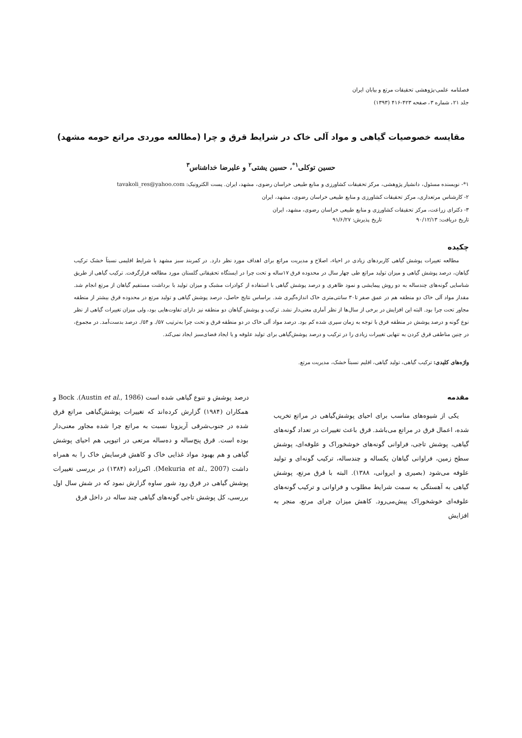فصلنامه علمی-پژوهشی تحقیقات مرتع و بیابان ایران
جلد ۲۱، شماره ۳، صفحه ۴۲۳-۴۱۶ (۱۳۹۳)
مقایسه خصوصیات گیاهی و مواد آلی خاک در شرایط قرق و چرا (مطالعه موردی مراتع حومه مشهد)
حسین توکلی<sup>۱*</sup>، حسین یشتی<sup>۲</sup> و علیرضا خداشناس<sup>۳</sup>
۱*- نویسنده مسئول، دانشیار پژوهشی، مرکز تحقیقات کشاورزی و منابع طبیعی خراسان رضوی، مشهد، ایران. پست الکترونیک: tavakoli_res@yahoo.com
۲- کارشناس مرتعداری، مرکز تحقیقات کشاورزی و منابع طبیعی خراسان رضوی، مشهد، ایران
۳- دکترای زراعت، مرکز تحقیقات کشاورزی و منابع طبیعی خراسان رضوی، مشهد، ایران
تاریخ دریافت: ۹۰/۱۲/۱۳ تاریخ پذیرش: ۹۱/۶/۲۷
چکیده
مطالعه تغییرات پوشش گیاهی کاربردهای زیادی در احیاء، اصلاح و مدیریت مراتع برای اهداف مورد نظر دارد. در کمربند سبز مشهد با شرایط اقلیمی نسبتاً خشک ترکیب گیاهان، درصد پوشش گیاهی و میزان تولید مراتع طی چهار سال در محدوده قرق ۱۷ساله و تحت چرا در ایستگاه تحقیقاتی گلستان مورد مطالعه قرارگرفت. ترکیب گیاهی از طریق شناسایی گونه‌های چندساله به دو روش پیمایشی و نمود ظاهری و درصد پوشش گیاهی با استفاده از کوادرات مشبک و میزان تولید با برداشت مستقیم گیاهان از مرتع انجام شد. مقدار مواد آلی خاک دو منطقه هم در عمق صفر تا۳۰ سانتی‌متری خاک اندازه‌گیری شد. براساس نتایج حاصل، درصد پوشش گیاهی و تولید مرتع در محدوده قرق بیشتر از منطقه مجاور تحت چرا بود. البته این افزایش در برخی از سال‌ها از نظر آماری معنی‌دار نشد. ترکیب و پوشش گیاهان دو منطقه نیز دارای تفاوت‌هایی بود، ولی میزان تغییرات گیاهی از نظر نوع گونه و درصد پوشش در منطقه قرق با توجه به زمان سپری شده کم بود. درصد مواد آلی خاک در دو منطقه قرق و تحت چرا به‌ترتیب ۵۷/. و ۵۴/. درصد بدست‌آمد. در مجموع، در چنین مناطقی قرق کردن به تنهایی تغییرات زیادی را در ترکیب و درصد پوشش‌گیاهی برای تولید علوفه و یا ایجاد فضای‌سبز ایجاد نمی‌کند.
واژه‌های کلیدی: ترکیب گیاهی، تولید گیاهی، اقلیم نسبتاً خشک، مدیریت مرتع.
مقدمه
یکی از شیوه‌های مناسب برای احیای پوشش‌گیاهی در مراتع تخریب شده، اعمال قرق در مراتع می‌باشد. قرق باعث تغییرات در تعداد گونه‌های گیاهی، پوشش تاجی، فراوانی گونه‌های خوشخوراک و علوفه‌ای، پوشش سطح زمین، فراوانی گیاهان یکساله و چندساله، ترکیب گونه‌ای و تولید علوفه می‌شود (بصیری و ایروانی، ۱۳۸۸). البته با قرق مرتع، پوشش گیاهی به آهستگی به سمت شرایط مطلوب و فراوانی و ترکیب گونه‌های علوفه‌ای خوشخوراک پیش‌می‌رود. کاهش میزان چرای مرتع، منجر به افزایش
درصد پوشش و تنوع گیاهی شده است (Austin et al., 1986). Bock و همکاران (۱۹۸۴) گزارش کرده‌اند که تغییرات پوشش‌گیاهی مراتع قرق شده در جنوب‌شرقی آریزونا نسبت به مراتع چرا شده مجاور معنی‌دار بوده است. قرق پنج‌ساله و ده‌ساله مرتعی در اتیوپی هم احیای پوشش گیاهی و هم بهبود مواد غذایی خاک و کاهش فرسایش خاک را به همراه داشت (Mekuria et al., 2007). اکبرزاده (۱۳۸۴) در بررسی تغییرات پوشش گیاهی در قرق رود شور ساوه گزارش نمود که در شش سال اول بررسی، کل پوشش تاجی گونه‌های گیاهی چند ساله در داخل قرق